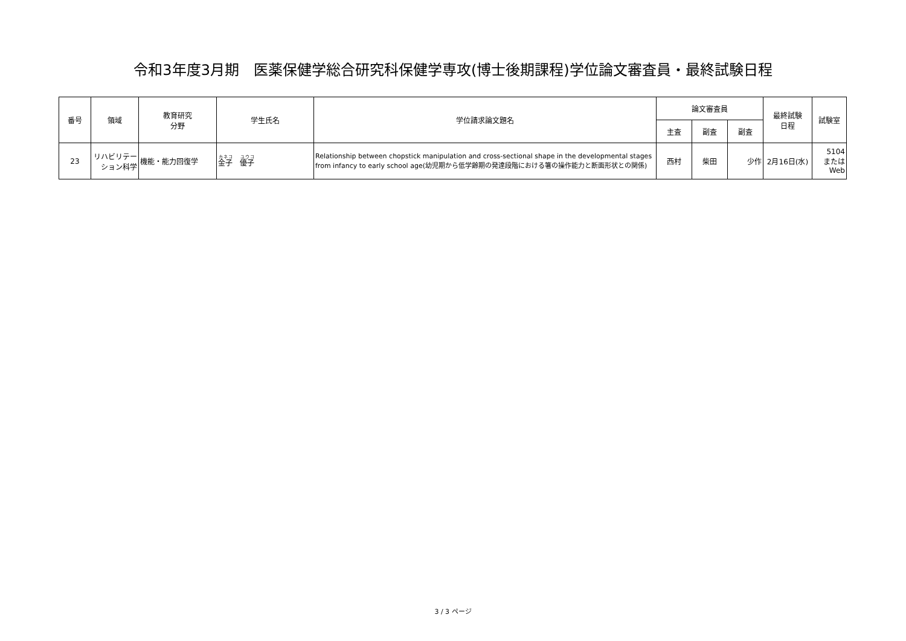令和3年度3月期　医薬保健学総合研究科保健学専攻(博士後期課程)学位論文審査員・最終試験日程
| 番号 | 領域 | 教育研究 分野 | 学生氏名 | 学位請求論文題名 | 論文審査員 | | | 最終試験 日程 | 試験室 |
| --- | --- | --- | --- | --- | --- | --- | --- | --- | --- |
| | | | | | 主査 | 副査 | 副査 | | |
| 23 | リハビリテー ション科学 | 機能・能力回復学 | 金子 優子 | Relationship between chopstick manipulation and cross-sectional shape in the developmental stages from infancy to early school age(幼児期から低学齢期の発達段階における箸の操作能力と断面形状との関係) | 西村 | 柴田 | 少作 | 2月16日(水) | 5104 または Web |
3 / 3 ページ